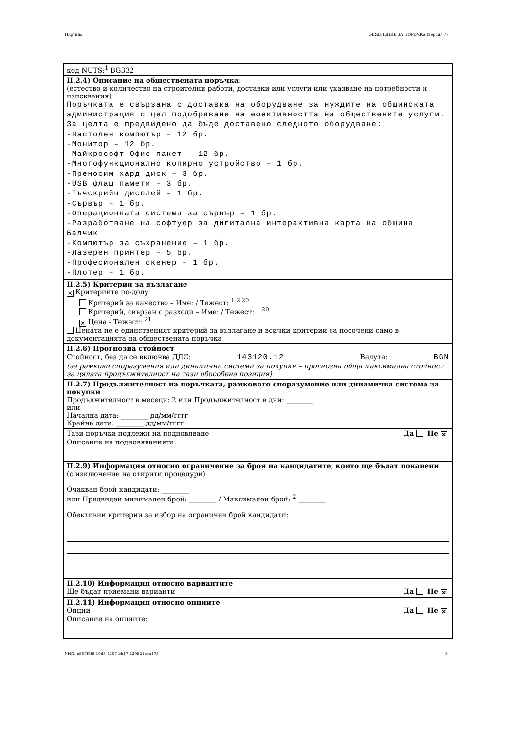Партида: ОБЯВЛЕНИЕ ЗА ПОРЪЧКА (версия 7)
код NUTS:<sup>1</sup> BG332
II.2.4) Описание на обществената поръчка:
(естество и количество на строителни работи, доставки или услуги или указване на потребности и изисквания)
Поръчката е свързана с доставка на оборудване за нуждите на общинската администрация с цел подобряване на ефективността на обществените услуги. За целта е предвидено да бъде доставено следното оборудване:
-Настолен компютър – 12 бр.
-Монитор – 12 бр.
-Майкрософт Офис пакет – 12 бр.
-Многофункционално копирно устройство – 1 бр.
-Преносим хард диск – 3 бр.
-USB флаш памети – 3 бр.
-Тъчскрийн дисплей – 1 бр.
-Сървър – 1 бр.
-Операционната система за сървър – 1 бр.
-Разработване на софтуер за дигитална интерактивна карта на община Балчик
-Компютър за съхранение – 1 бр.
-Лазерен принтер – 5 бр.
-Професионален скенер – 1 бр.
-Плотер – 1 бр.
II.2.5) Критерии за възлагане
✕ Критериите по-долу
Критерий за качество – Име: / Тежест: <sup>1 2 20</sup>
Критерий, свързан с разходи – Име: / Тежест: <sup>1 20</sup>
✕ Цена - Тежест: <sup>21</sup>
Цената не е единственият критерий за възлагане и всички критерии са посочени само в документацията на обществената поръчка
II.2.6) Прогнозна стойност
Стойност, без да се включва ДДС: 143120.12 Валута: BGN
(за рамкови споразумения или динамични системи за покупки – прогнозна обща максимална стойност за цялата продължителност на тази обособена позиция)
II.2.7) Продължителност на поръчката, рамковото споразумение или динамична система за покупки
Продължителност в месеци: 2 или Продължителност в дни: ________
или
Начална дата: ________ дд/мм/гггг
Крайна дата: ________ дд/мм/гггг
Тази поръчка подлежи на подновяване Да Не ✕
Описание на подновяванията:
II.2.9) Информация относно ограничение за броя на кандидатите, които ще бъдат поканени
(с изключение на открити процедури)
Очакван брой кандидати: ________
или Предвиден минимален брой: ________ / Максимален брой: <sup>2</sup> ________
Обективни критерии за избор на ограничен брой кандидати:
II.2.10) Информация относно вариантите
Ще бъдат приемани варианти Да Не ✕
II.2.11) Информация относно опциите
Опции Да Не ✕
Описание на опциите:
УНП: e557f5f8-10d5-4307-bb17-420521eea475 3